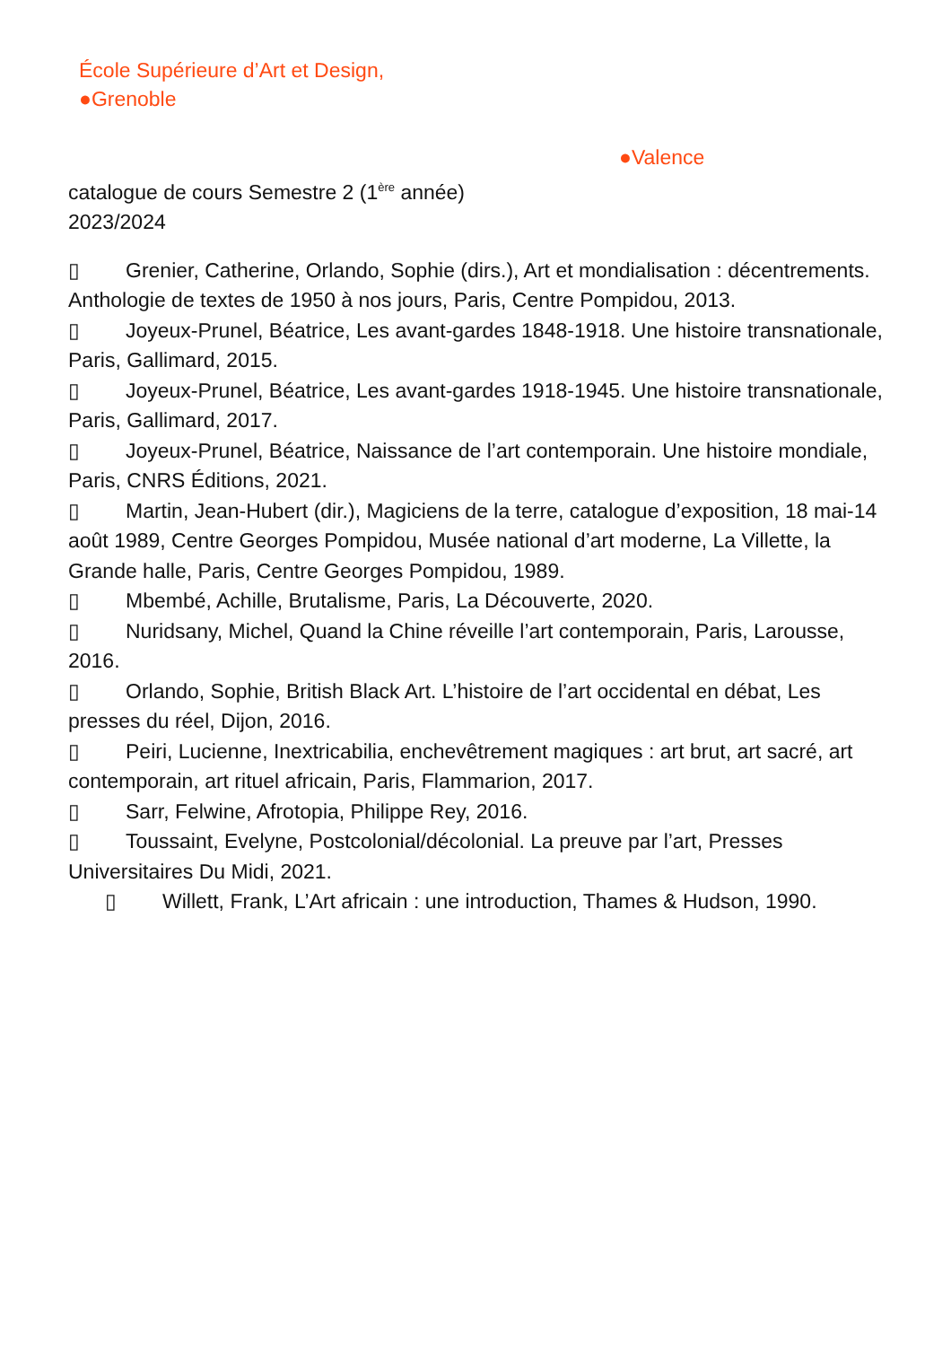École Supérieure d’Art et Design,
●Grenoble
●Valence
catalogue de cours Semestre 2 (1<sup>ère</sup> année)
2023/2024
▯ Grenier, Catherine, Orlando, Sophie (dirs.), Art et mondialisation : décentrements. Anthologie de textes de 1950 à nos jours, Paris, Centre Pompidou, 2013.
▯ Joyeux-Prunel, Béatrice, Les avant-gardes 1848-1918. Une histoire transnationale, Paris, Gallimard, 2015.
▯ Joyeux-Prunel, Béatrice, Les avant-gardes 1918-1945. Une histoire transnationale, Paris, Gallimard, 2017.
▯ Joyeux-Prunel, Béatrice, Naissance de l’art contemporain. Une histoire mondiale, Paris, CNRS Éditions, 2021.
▯ Martin, Jean-Hubert (dir.), Magiciens de la terre, catalogue d’exposition, 18 mai-14 août 1989, Centre Georges Pompidou, Musée national d’art moderne, La Villette, la Grande halle, Paris, Centre Georges Pompidou, 1989.
▯ Mbembé, Achille, Brutalisme, Paris, La Découverte, 2020.
▯ Nuridsany, Michel, Quand la Chine réveille l’art contemporain, Paris, Larousse, 2016.
▯ Orlando, Sophie, British Black Art. L’histoire de l’art occidental en débat, Les presses du réel, Dijon, 2016.
▯ Peiri, Lucienne, Inextricabilia, enchevêtrement magiques : art brut, art sacré, art contemporain, art rituel africain, Paris, Flammarion, 2017.
▯ Sarr, Felwine, Afrotopia, Philippe Rey, 2016.
▯ Toussaint, Evelyne, Postcolonial/décolonial. La preuve par l’art, Presses Universitaires Du Midi, 2021.
▯ Willett, Frank, L’Art africain : une introduction, Thames & Hudson, 1990.